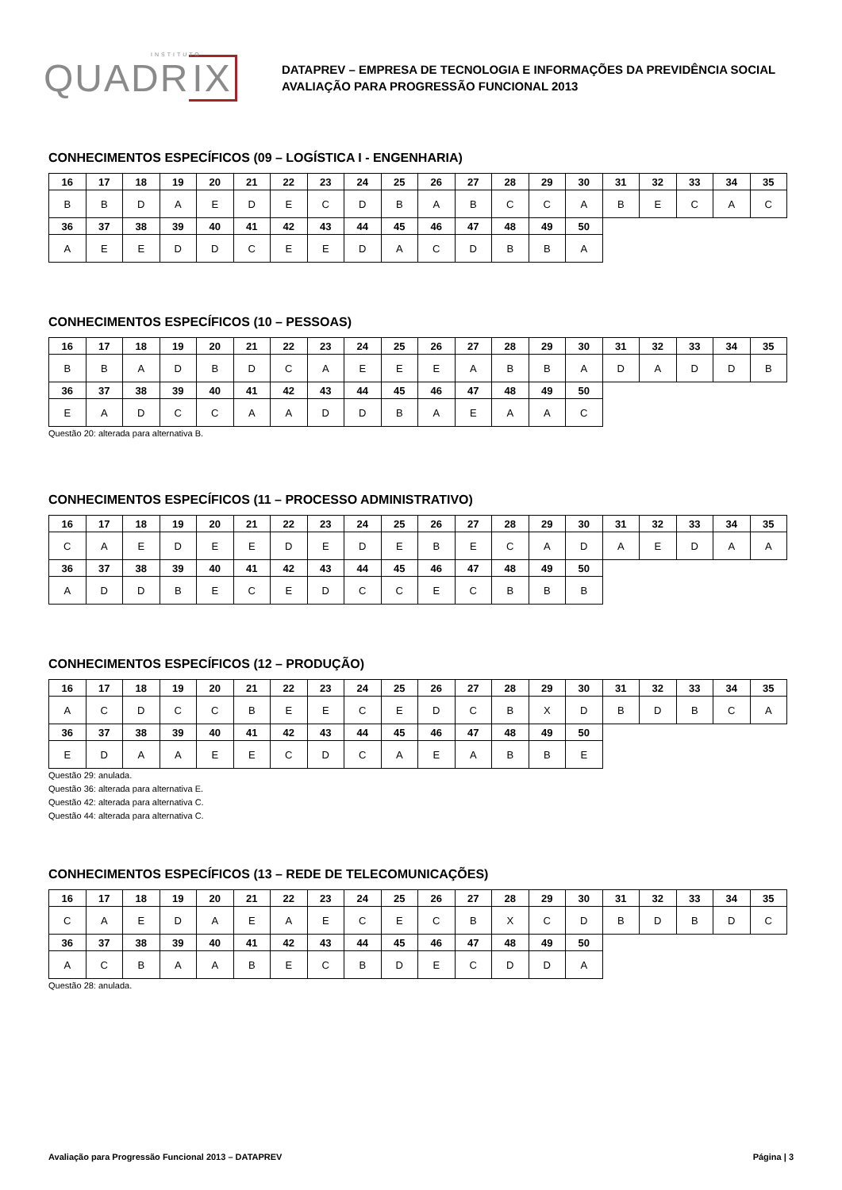INSTITUTO
QUADR IX
DATAPREV – EMPRESA DE TECNOLOGIA E INFORMAÇÕES DA PREVIDÊNCIA SOCIAL
AVALIAÇÃO PARA PROGRESSÃO FUNCIONAL 2013
CONHECIMENTOS ESPECÍFICOS (09 – LOGÍSTICA I - ENGENHARIA)
| 16 | 17 | 18 | 19 | 20 | 21 | 22 | 23 | 24 | 25 | 26 | 27 | 28 | 29 | 30 | 31 | 32 | 33 | 34 | 35 |
| B | B | D | A | E | D | E | C | D | B | A | B | C | C | A | B | E | C | A | C |
| 36 | 37 | 38 | 39 | 40 | 41 | 42 | 43 | 44 | 45 | 46 | 47 | 48 | 49 | 50 | | | | | |
| A | E | E | D | D | C | E | E | D | A | C | D | B | B | A | | | | | |
CONHECIMENTOS ESPECÍFICOS (10 – PESSOAS)
| 16 | 17 | 18 | 19 | 20 | 21 | 22 | 23 | 24 | 25 | 26 | 27 | 28 | 29 | 30 | 31 | 32 | 33 | 34 | 35 |
| B | B | A | D | B | D | C | A | E | E | E | A | B | B | A | D | A | D | D | B |
| 36 | 37 | 38 | 39 | 40 | 41 | 42 | 43 | 44 | 45 | 46 | 47 | 48 | 49 | 50 | | | | | |
| E | A | D | C | C | A | A | D | D | B | A | E | A | A | C | | | | | |
Questão 20: alterada para alternativa B.
CONHECIMENTOS ESPECÍFICOS (11 – PROCESSO ADMINISTRATIVO)
| 16 | 17 | 18 | 19 | 20 | 21 | 22 | 23 | 24 | 25 | 26 | 27 | 28 | 29 | 30 | 31 | 32 | 33 | 34 | 35 |
| C | A | E | D | E | E | D | E | D | E | B | E | C | A | D | A | E | D | A | A |
| 36 | 37 | 38 | 39 | 40 | 41 | 42 | 43 | 44 | 45 | 46 | 47 | 48 | 49 | 50 | | | | | |
| A | D | D | B | E | C | E | D | C | C | E | C | B | B | B | | | | | |
CONHECIMENTOS ESPECÍFICOS (12 – PRODUÇÃO)
| 16 | 17 | 18 | 19 | 20 | 21 | 22 | 23 | 24 | 25 | 26 | 27 | 28 | 29 | 30 | 31 | 32 | 33 | 34 | 35 |
| A | C | D | C | C | B | E | E | C | E | D | C | B | X | D | B | D | B | C | A |
| 36 | 37 | 38 | 39 | 40 | 41 | 42 | 43 | 44 | 45 | 46 | 47 | 48 | 49 | 50 | | | | | |
| E | D | A | A | E | E | C | D | C | A | E | A | B | B | E | | | | | |
Questão 29: anulada.
Questão 36: alterada para alternativa E.
Questão 42: alterada para alternativa C.
Questão 44: alterada para alternativa C.
CONHECIMENTOS ESPECÍFICOS (13 – REDE DE TELECOMUNICAÇÕES)
| 16 | 17 | 18 | 19 | 20 | 21 | 22 | 23 | 24 | 25 | 26 | 27 | 28 | 29 | 30 | 31 | 32 | 33 | 34 | 35 |
| C | A | E | D | A | E | A | E | C | E | C | B | X | C | D | B | D | B | D | C |
| 36 | 37 | 38 | 39 | 40 | 41 | 42 | 43 | 44 | 45 | 46 | 47 | 48 | 49 | 50 | | | | | |
| A | C | B | A | A | B | E | C | B | D | E | C | D | D | A | | | | | |
Questão 28: anulada.
Avaliação para Progressão Funcional 2013 – DATAPREV Página | 3